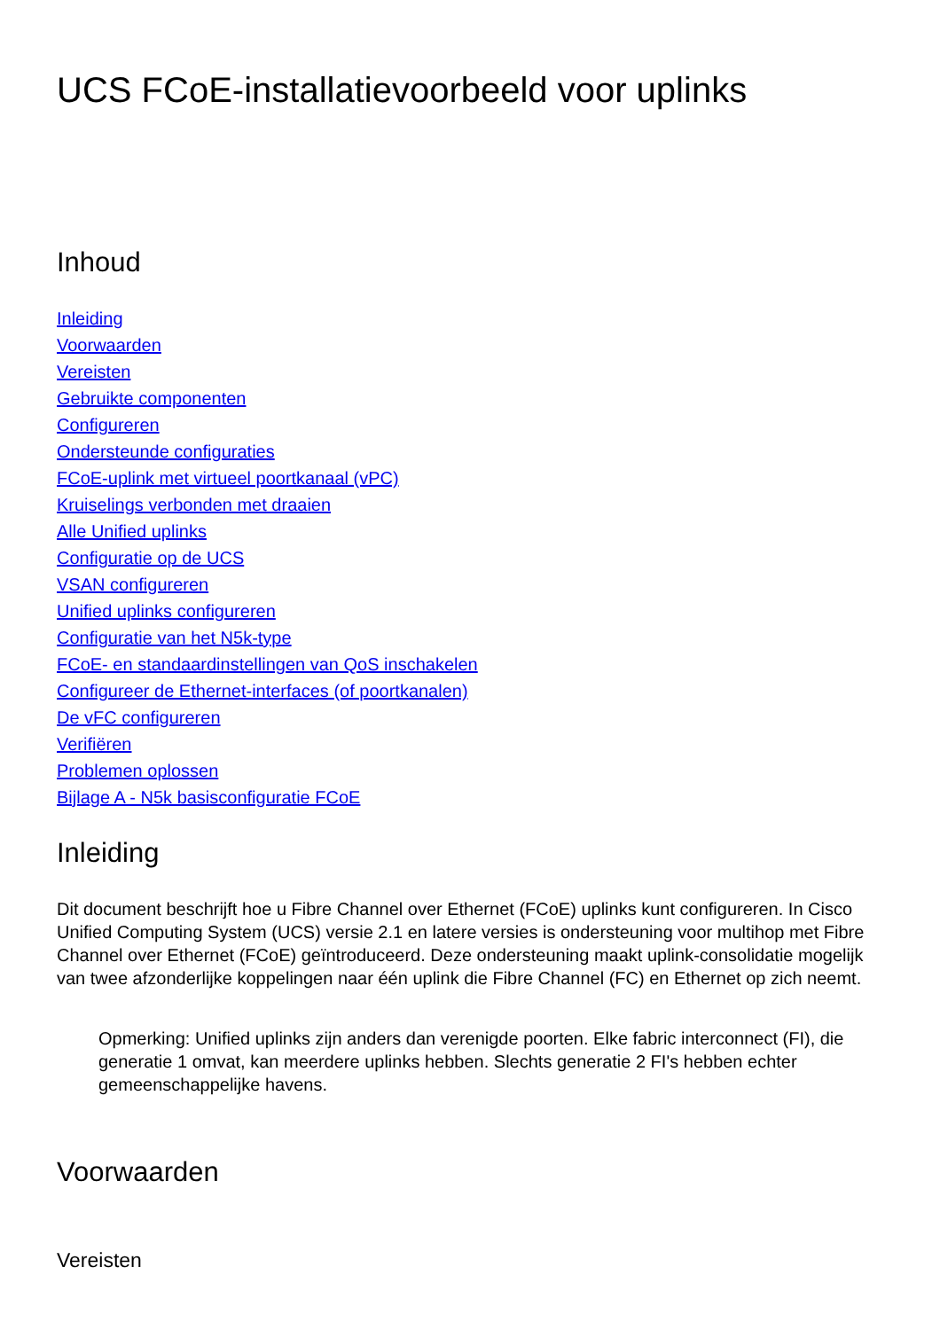UCS FCoE-installatievoorbeeld voor uplinks
Inhoud
Inleiding
Voorwaarden
Vereisten
Gebruikte componenten
Configureren
Ondersteunde configuraties
FCoE-uplink met virtueel poortkanaal (vPC)
Kruiselings verbonden met draaien
Alle Unified uplinks
Configuratie op de UCS
VSAN configureren
Unified uplinks configureren
Configuratie van het N5k-type
FCoE- en standaardinstellingen van QoS inschakelen
Configureer de Ethernet-interfaces (of poortkanalen)
De vFC configureren
Verifiëren
Problemen oplossen
Bijlage A - N5k basisconfiguratie FCoE
Inleiding
Dit document beschrijft hoe u Fibre Channel over Ethernet (FCoE) uplinks kunt configureren. In Cisco Unified Computing System (UCS) versie 2.1 en latere versies is ondersteuning voor multihop met Fibre Channel over Ethernet (FCoE) geïntroduceerd. Deze ondersteuning maakt uplink-consolidatie mogelijk van twee afzonderlijke koppelingen naar één uplink die Fibre Channel (FC) en Ethernet op zich neemt.
Opmerking: Unified uplinks zijn anders dan verenigde poorten. Elke fabric interconnect (FI), die generatie 1 omvat, kan meerdere uplinks hebben. Slechts generatie 2 FI's hebben echter gemeenschappelijke havens.
Voorwaarden
Vereisten